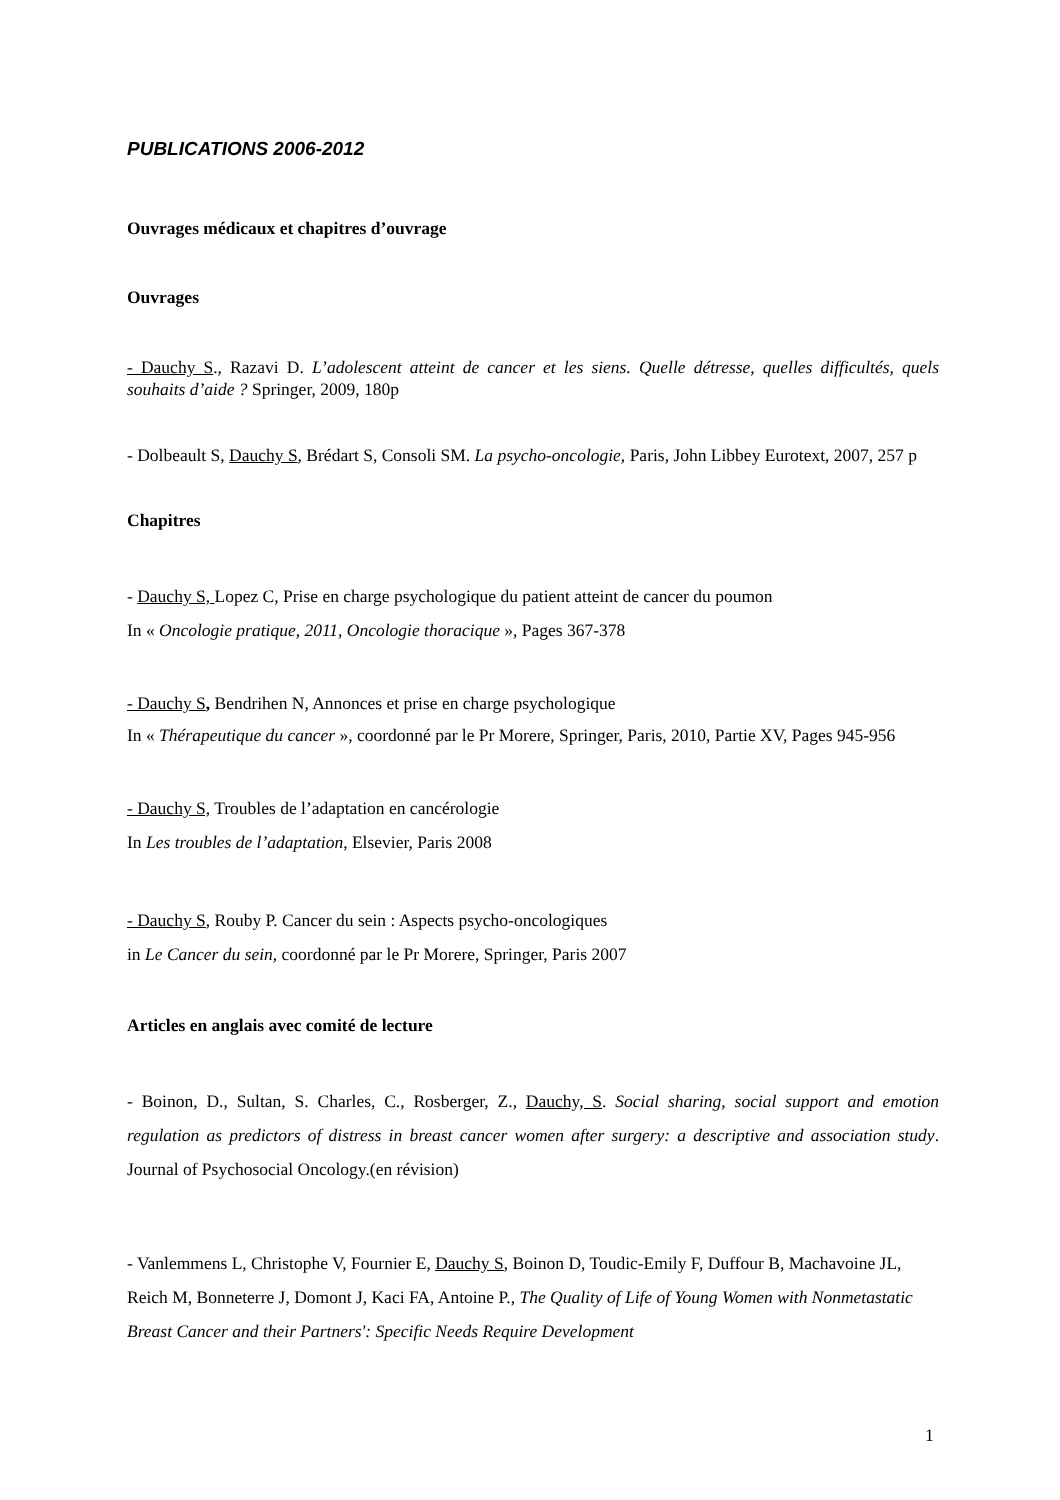PUBLICATIONS 2006-2012
Ouvrages médicaux et chapitres d’ouvrage
Ouvrages
- Dauchy S., Razavi D. L’adolescent atteint de cancer et les siens. Quelle détresse, quelles difficultés, quels souhaits d’aide ? Springer, 2009, 180p
- Dolbeault S, Dauchy S, Brédart S, Consoli SM. La psycho-oncologie, Paris, John Libbey Eurotext, 2007, 257 p
Chapitres
- Dauchy S, Lopez C, Prise en charge psychologique du patient atteint de cancer du poumon
In « Oncologie pratique, 2011, Oncologie thoracique », Pages 367-378
- Dauchy S, Bendrihen N, Annonces et prise en charge psychologique
In « Thérapeutique du cancer », coordonné par le Pr Morere, Springer, Paris, 2010, Partie XV, Pages 945-956
- Dauchy S, Troubles de l’adaptation en cancérologie
In Les troubles de l’adaptation, Elsevier, Paris 2008
- Dauchy S, Rouby P. Cancer du sein : Aspects psycho-oncologiques
in Le Cancer du sein, coordonné par le Pr Morere, Springer, Paris 2007
Articles en anglais avec comité de lecture
- Boinon, D., Sultan, S. Charles, C., Rosberger, Z., Dauchy, S. Social sharing, social support and emotion regulation as predictors of distress in breast cancer women after surgery: a descriptive and association study. Journal of Psychosocial Oncology.(en révision)
- Vanlemmens L, Christophe V, Fournier E, Dauchy S, Boinon D, Toudic-Emily F, Duffour B, Machavoine JL, Reich M, Bonneterre J, Domont J, Kaci FA, Antoine P., The Quality of Life of Young Women with Nonmetastatic Breast Cancer and their Partners': Specific Needs Require Development
1